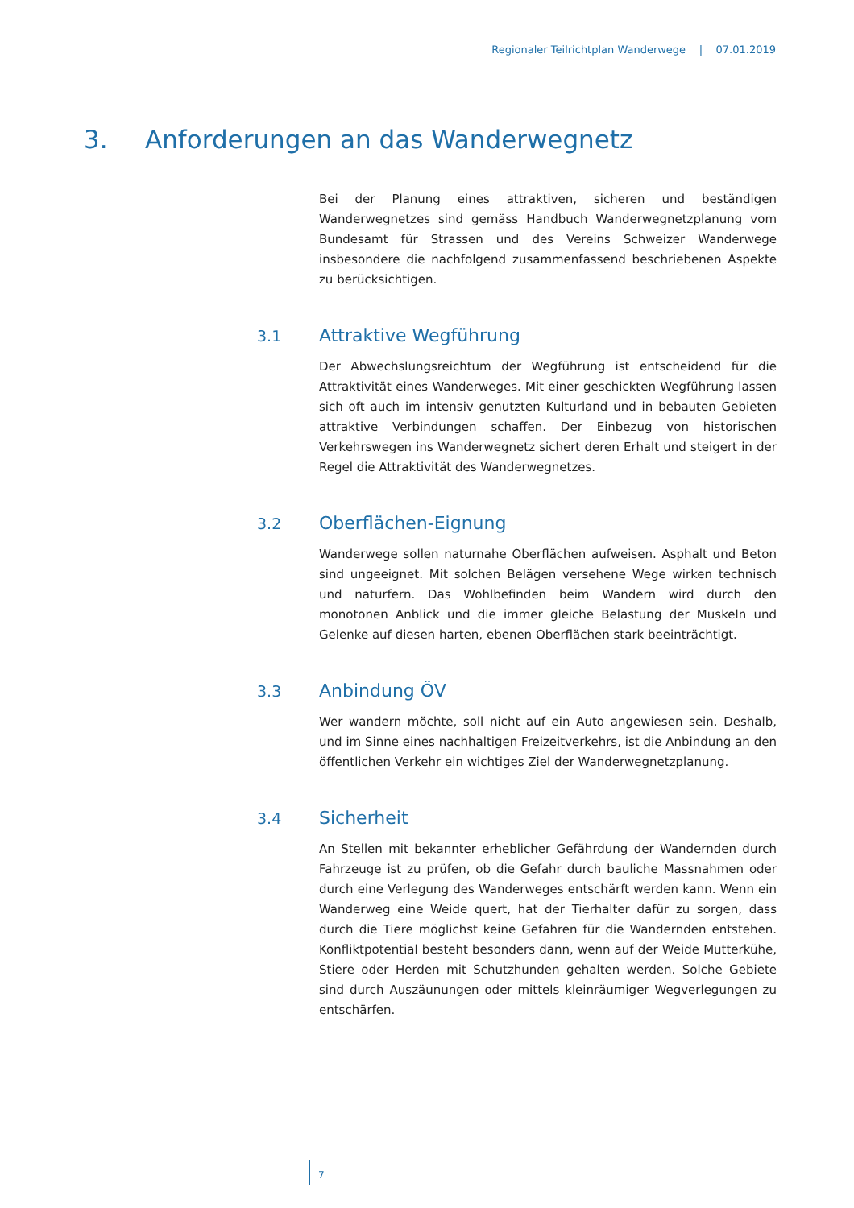Regionaler Teilrichtplan Wanderwege | 07.01.2019
3. Anforderungen an das Wanderwegnetz
Bei der Planung eines attraktiven, sicheren und beständigen Wanderwegnetzes sind gemäss Handbuch Wanderwegnetzplanung vom Bundesamt für Strassen und des Vereins Schweizer Wanderwege insbesondere die nachfolgend zusammenfassend beschriebenen Aspekte zu berücksichtigen.
3.1 Attraktive Wegführung
Der Abwechslungsreichtum der Wegführung ist entscheidend für die Attraktivität eines Wanderweges. Mit einer geschickten Wegführung lassen sich oft auch im intensiv genutzten Kulturland und in bebauten Gebieten attraktive Verbindungen schaffen. Der Einbezug von historischen Verkehrswegen ins Wanderwegnetz sichert deren Erhalt und steigert in der Regel die Attraktivität des Wanderwegnetzes.
3.2 Oberflächen-Eignung
Wanderwege sollen naturnahe Oberflächen aufweisen. Asphalt und Beton sind ungeeignet. Mit solchen Belägen versehene Wege wirken technisch und naturfern. Das Wohlbefinden beim Wandern wird durch den monotonen Anblick und die immer gleiche Belastung der Muskeln und Gelenke auf diesen harten, ebenen Oberflächen stark beeinträchtigt.
3.3 Anbindung ÖV
Wer wandern möchte, soll nicht auf ein Auto angewiesen sein. Deshalb, und im Sinne eines nachhaltigen Freizeitverkehrs, ist die Anbindung an den öffentlichen Verkehr ein wichtiges Ziel der Wanderwegnetzplanung.
3.4 Sicherheit
An Stellen mit bekannter erheblicher Gefährdung der Wandernden durch Fahrzeuge ist zu prüfen, ob die Gefahr durch bauliche Massnahmen oder durch eine Verlegung des Wanderweges entschärft werden kann. Wenn ein Wanderweg eine Weide quert, hat der Tierhalter dafür zu sorgen, dass durch die Tiere möglichst keine Gefahren für die Wandernden entstehen. Konfliktpotential besteht besonders dann, wenn auf der Weide Mutterkühe, Stiere oder Herden mit Schutzhunden gehalten werden. Solche Gebiete sind durch Auszäunungen oder mittels kleinräumiger Wegverlegungen zu entschärfen.
7